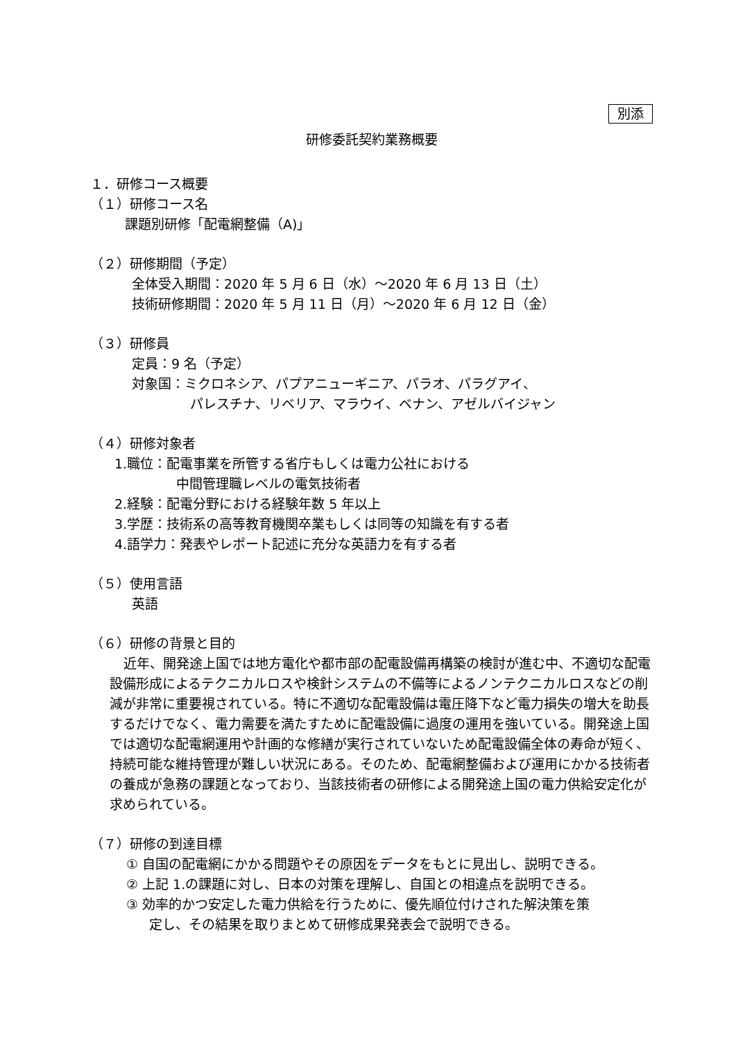別添
研修委託契約業務概要
１．研修コース概要
（１）研修コース名
課題別研修「配電網整備（A)」
（２）研修期間（予定）
全体受入期間：2020 年 5 月 6 日（水）～2020 年 6 月 13 日（土）
技術研修期間：2020 年 5 月 11 日（月）～2020 年 6 月 12 日（金）
（３）研修員
定員：9 名（予定）
対象国：ミクロネシア、パプアニューギニア、パラオ、パラグアイ、
パレスチナ、リベリア、マラウイ、ベナン、アゼルバイジャン
（４）研修対象者
1.職位：配電事業を所管する省庁もしくは電力公社における
中間管理職レベルの電気技術者
2.経験：配電分野における経験年数 5 年以上
3.学歴：技術系の高等教育機関卒業もしくは同等の知識を有する者
4.語学力：発表やレポート記述に充分な英語力を有する者
（５）使用言語
英語
（６）研修の背景と目的
近年、開発途上国では地方電化や都市部の配電設備再構築の検討が進む中、不適切な配電設備形成によるテクニカルロスや検針システムの不備等によるノンテクニカルロスなどの削減が非常に重要視されている。特に不適切な配電設備は電圧降下など電力損失の増大を助長するだけでなく、電力需要を満たすために配電設備に過度の運用を強いている。開発途上国では適切な配電網運用や計画的な修繕が実行されていないため配電設備全体の寿命が短く、持続可能な維持管理が難しい状況にある。そのため、配電網整備および運用にかかる技術者の養成が急務の課題となっており、当該技術者の研修による開発途上国の電力供給安定化が求められている。
（７）研修の到達目標
① 自国の配電網にかかる問題やその原因をデータをもとに見出し、説明できる。
② 上記 1.の課題に対し、日本の対策を理解し、自国との相違点を説明できる。
③ 効率的かつ安定した電力供給を行うために、優先順位付けされた解決策を策
定し、その結果を取りまとめて研修成果発表会で説明できる。